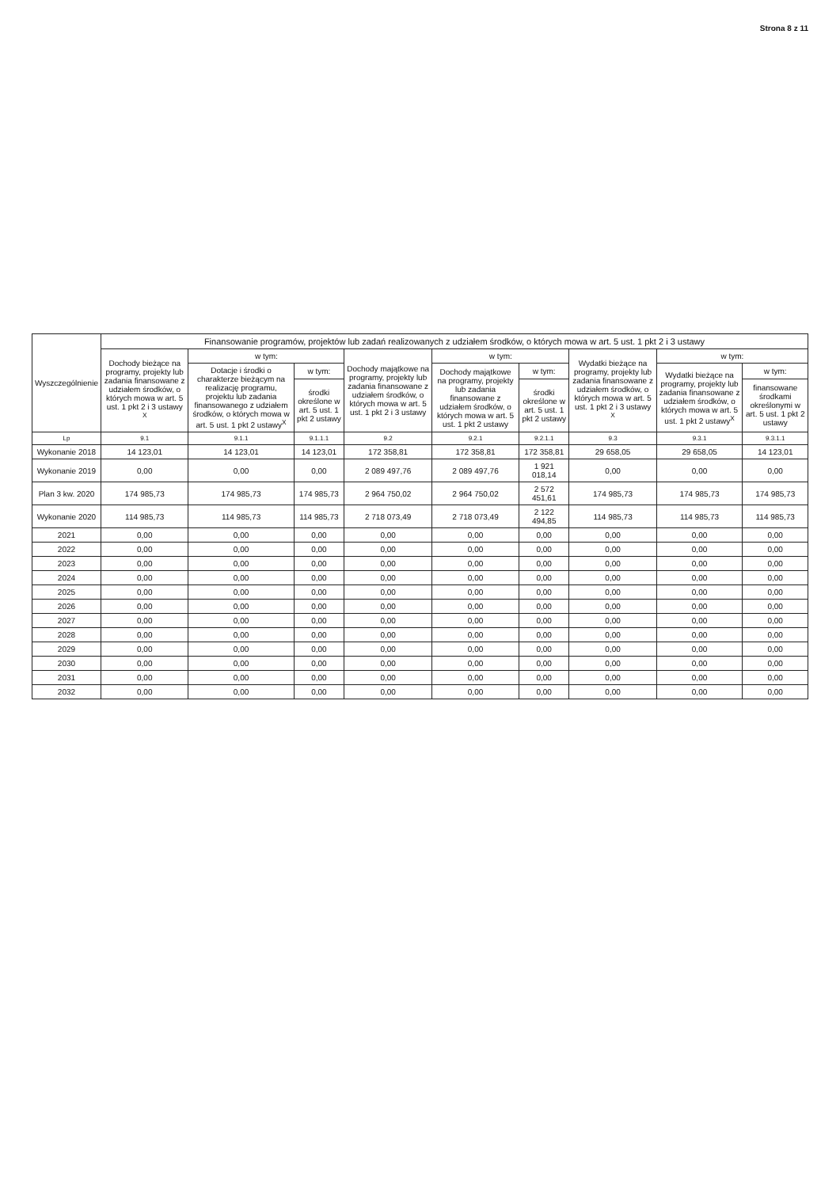Strona 8 z 11
| Wyszczególnienie | Finansowanie programów, projektów lub zadań realizowanych z udziałem środków, o których mowa w art. 5 ust. 1 pkt 2 i 3 ustawy | | | | | | | | |
| --- | --- | --- | --- | --- | --- | --- | --- | --- | --- |
| | Dochody bieżące na programy, projekty lub zadania finansowane z udziałem środków, o których mowa w art. 5 ust. 1 pkt 2 i 3 ustawy <sup>X</sup> | w tym: | | Dochody majątkowe na programy, projekty lub zadania finansowane z udziałem środków, o których mowa w art. 5 ust. 1 pkt 2 i 3 ustawy | w tym: | | Wydatki bieżące na programy, projekty lub zadania finansowane z udziałem środków, o których mowa w art. 5 ust. 1 pkt 2 i 3 ustawy <sup>X</sup> | w tym: | |
| | | Dotacje i środki o charakterze bieżącym na realizację programu, projektu lub zadania finansowanego z udziałem środków, o których mowa w art. 5 ust. 1 pkt 2 ustawy<sup>X</sup> | w tym: | | Dochody majątkowe na programy, projekty lub zadania finansowane z udziałem środków, o których mowa w art. 5 ust. 1 pkt 2 ustawy | w tym: | | Wydatki bieżące na programy, projekty lub zadania finansowane z udziałem środków, o których mowa w art. 5 ust. 1 pkt 2 ustawy<sup>X</sup> | w tym: |
| | | | środki określone w art. 5 ust. 1 pkt 2 ustawy | | | środki określone w art. 5 ust. 1 pkt 2 ustawy | | | finansowane środkami określonymi w art. 5 ust. 1 pkt 2 ustawy |
| Lp | 9.1 | 9.1.1 | 9.1.1.1 | 9.2 | 9.2.1 | 9.2.1.1 | 9.3 | 9.3.1 | 9.3.1.1 |
| Wykonanie 2018 | 14 123,01 | 14 123,01 | 14 123,01 | 172 358,81 | 172 358,81 | 172 358,81 | 29 658,05 | 29 658,05 | 14 123,01 |
| Wykonanie 2019 | 0,00 | 0,00 | 0,00 | 2 089 497,76 | 2 089 497,76 | 1 921 018,14 | 0,00 | 0,00 | 0,00 |
| Plan 3 kw. 2020 | 174 985,73 | 174 985,73 | 174 985,73 | 2 964 750,02 | 2 964 750,02 | 2 572 451,61 | 174 985,73 | 174 985,73 | 174 985,73 |
| Wykonanie 2020 | 114 985,73 | 114 985,73 | 114 985,73 | 2 718 073,49 | 2 718 073,49 | 2 122 494,85 | 114 985,73 | 114 985,73 | 114 985,73 |
| 2021 | 0,00 | 0,00 | 0,00 | 0,00 | 0,00 | 0,00 | 0,00 | 0,00 | 0,00 |
| 2022 | 0,00 | 0,00 | 0,00 | 0,00 | 0,00 | 0,00 | 0,00 | 0,00 | 0,00 |
| 2023 | 0,00 | 0,00 | 0,00 | 0,00 | 0,00 | 0,00 | 0,00 | 0,00 | 0,00 |
| 2024 | 0,00 | 0,00 | 0,00 | 0,00 | 0,00 | 0,00 | 0,00 | 0,00 | 0,00 |
| 2025 | 0,00 | 0,00 | 0,00 | 0,00 | 0,00 | 0,00 | 0,00 | 0,00 | 0,00 |
| 2026 | 0,00 | 0,00 | 0,00 | 0,00 | 0,00 | 0,00 | 0,00 | 0,00 | 0,00 |
| 2027 | 0,00 | 0,00 | 0,00 | 0,00 | 0,00 | 0,00 | 0,00 | 0,00 | 0,00 |
| 2028 | 0,00 | 0,00 | 0,00 | 0,00 | 0,00 | 0,00 | 0,00 | 0,00 | 0,00 |
| 2029 | 0,00 | 0,00 | 0,00 | 0,00 | 0,00 | 0,00 | 0,00 | 0,00 | 0,00 |
| 2030 | 0,00 | 0,00 | 0,00 | 0,00 | 0,00 | 0,00 | 0,00 | 0,00 | 0,00 |
| 2031 | 0,00 | 0,00 | 0,00 | 0,00 | 0,00 | 0,00 | 0,00 | 0,00 | 0,00 |
| 2032 | 0,00 | 0,00 | 0,00 | 0,00 | 0,00 | 0,00 | 0,00 | 0,00 | 0,00 |